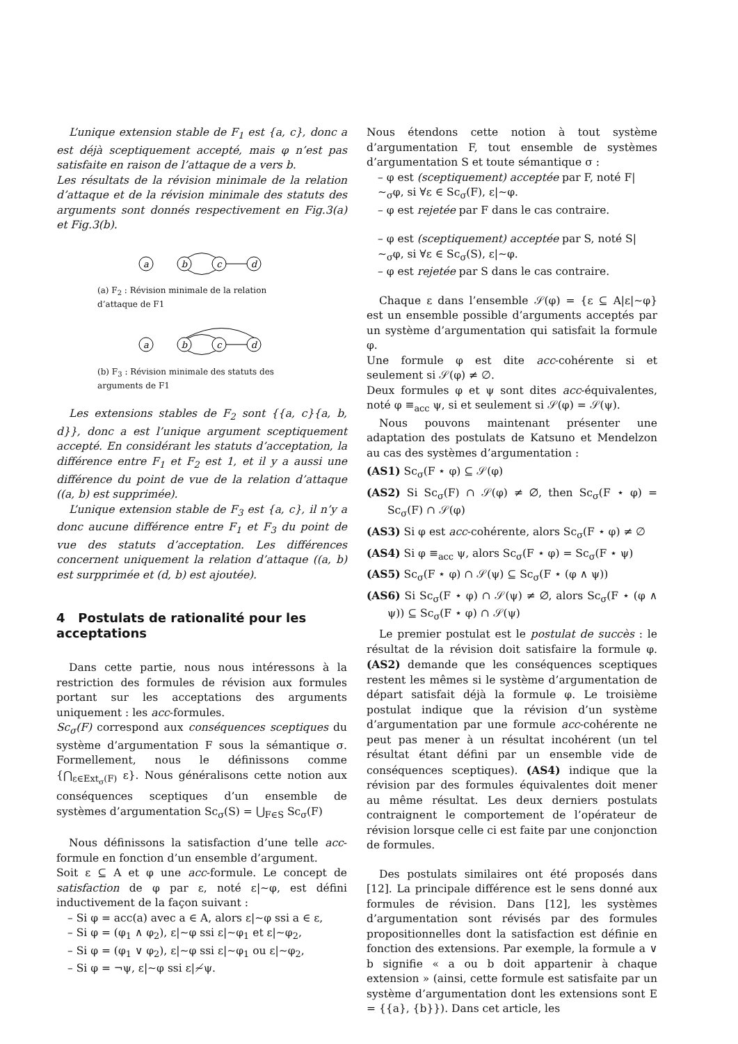L’unique extension stable de F<sub>1</sub> est {a, c}, donc a est déjà sceptiquement accepté, mais φ n’est pas satisfaite en raison de l’attaque de a vers b.
Les résultats de la révision minimale de la relation d’attaque et de la révision minimale des statuts des arguments sont donnés respectivement en Fig.3(a) et Fig.3(b).
a
b
c
d
(a) F<sub>2</sub> : Révision minimale de la relation d’attaque de F1
a
b
c
d
(b) F<sub>3</sub> : Révision minimale des statuts des arguments de F1
Les extensions stables de F<sub>2</sub> sont {{a, c}{a, b, d}}, donc a est l’unique argument sceptiquement accepté. En considérant les statuts d’acceptation, la différence entre F<sub>1</sub> et F<sub>2</sub> est 1, et il y a aussi une différence du point de vue de la relation d’attaque ((a, b) est supprimée).
L’unique extension stable de F<sub>3</sub> est {a, c}, il n’y a donc aucune différence entre F<sub>1</sub> et F<sub>3</sub> du point de vue des statuts d’acceptation. Les différences concernent uniquement la relation d’attaque ((a, b) est surpprimée et (d, b) est ajoutée).
4 Postulats de rationalité pour les acceptations
Dans cette partie, nous nous intéressons à la restriction des formules de révision aux formules portant sur les acceptations des arguments uniquement : les acc-formules.
Sc<sub>σ</sub>(F) correspond aux conséquences sceptiques du système d’argumentation F sous la sémantique σ. Formellement, nous le définissons comme {⋂<sub>ε∈Ext<sub>σ</sub>(F)</sub> ε}. Nous généralisons cette notion aux conséquences sceptiques d’un ensemble de systèmes d’argumentation Sc<sub>σ</sub>(S) = ⋃<sub>F∈S</sub> Sc<sub>σ</sub>(F)
Nous définissons la satisfaction d’une telle acc-formule en fonction d’un ensemble d’argument.
Soit ε ⊆ A et φ une acc-formule. Le concept de satisfaction de φ par ε, noté ε|∼φ, est défini inductivement de la façon suivant :
– Si φ = acc(a) avec a ∈ A, alors ε|∼φ ssi a ∈ ε,
– Si φ = (φ<sub>1</sub> ∧ φ<sub>2</sub>), ε|∼φ ssi ε|∼φ<sub>1</sub> et ε|∼φ<sub>2</sub>,
– Si φ = (φ<sub>1</sub> ∨ φ<sub>2</sub>), ε|∼φ ssi ε|∼φ<sub>1</sub> ou ε|∼φ<sub>2</sub>,
– Si φ = ¬ψ, ε|∼φ ssi ε|≁ψ.
Nous étendons cette notion à tout système d’argumentation F, tout ensemble de systèmes d’argumentation S et toute sémantique σ :
– φ est (sceptiquement) acceptée par F, noté F|∼<sub>σ</sub>φ, si ∀ε ∈ Sc<sub>σ</sub>(F), ε|∼φ.
– φ est rejetée par F dans le cas contraire.
– φ est (sceptiquement) acceptée par S, noté S|∼<sub>σ</sub>φ, si ∀ε ∈ Sc<sub>σ</sub>(S), ε|∼φ.
– φ est rejetée par S dans le cas contraire.
Chaque ε dans l’ensemble 𝒮(φ) = {ε ⊆ A|ε|∼φ} est un ensemble possible d’arguments acceptés par un système d’argumentation qui satisfait la formule φ.
Une formule φ est dite acc-cohérente si et seulement si 𝒮(φ) ≠ ∅.
Deux formules φ et ψ sont dites acc-équivalentes, noté φ ≡<sub>acc</sub> ψ, si et seulement si 𝒮(φ) = 𝒮(ψ).
Nous pouvons maintenant présenter une adaptation des postulats de Katsuno et Mendelzon au cas des systèmes d’argumentation :
(AS1) Sc<sub>σ</sub>(F ⋆ φ) ⊆ 𝒮(φ)
(AS2) Si Sc<sub>σ</sub>(F) ∩ 𝒮(φ) ≠ ∅, then Sc<sub>σ</sub>(F ⋆ φ) = Sc<sub>σ</sub>(F) ∩ 𝒮(φ)
(AS3) Si φ est acc-cohérente, alors Sc<sub>σ</sub>(F ⋆ φ) ≠ ∅
(AS4) Si φ ≡<sub>acc</sub> ψ, alors Sc<sub>σ</sub>(F ⋆ φ) = Sc<sub>σ</sub>(F ⋆ ψ)
(AS5) Sc<sub>σ</sub>(F ⋆ φ) ∩ 𝒮(ψ) ⊆ Sc<sub>σ</sub>(F ⋆ (φ ∧ ψ))
(AS6) Si Sc<sub>σ</sub>(F ⋆ φ) ∩ 𝒮(ψ) ≠ ∅, alors Sc<sub>σ</sub>(F ⋆ (φ ∧ ψ)) ⊆ Sc<sub>σ</sub>(F ⋆ φ) ∩ 𝒮(ψ)
Le premier postulat est le postulat de succès : le résultat de la révision doit satisfaire la formule φ. (AS2) demande que les conséquences sceptiques restent les mêmes si le système d’argumentation de départ satisfait déjà la formule φ. Le troisième postulat indique que la révision d’un système d’argumentation par une formule acc-cohérente ne peut pas mener à un résultat incohérent (un tel résultat étant défini par un ensemble vide de conséquences sceptiques). (AS4) indique que la révision par des formules équivalentes doit mener au même résultat. Les deux derniers postulats contraignent le comportement de l’opérateur de révision lorsque celle ci est faite par une conjonction de formules.
Des postulats similaires ont été proposés dans [12]. La principale différence est le sens donné aux formules de révision. Dans [12], les systèmes d’argumentation sont révisés par des formules propositionnelles dont la satisfaction est définie en fonction des extensions. Par exemple, la formule a ∨ b signifie « a ou b doit appartenir à chaque extension » (ainsi, cette formule est satisfaite par un système d’argumentation dont les extensions sont E = {{a}, {b}}). Dans cet article, les